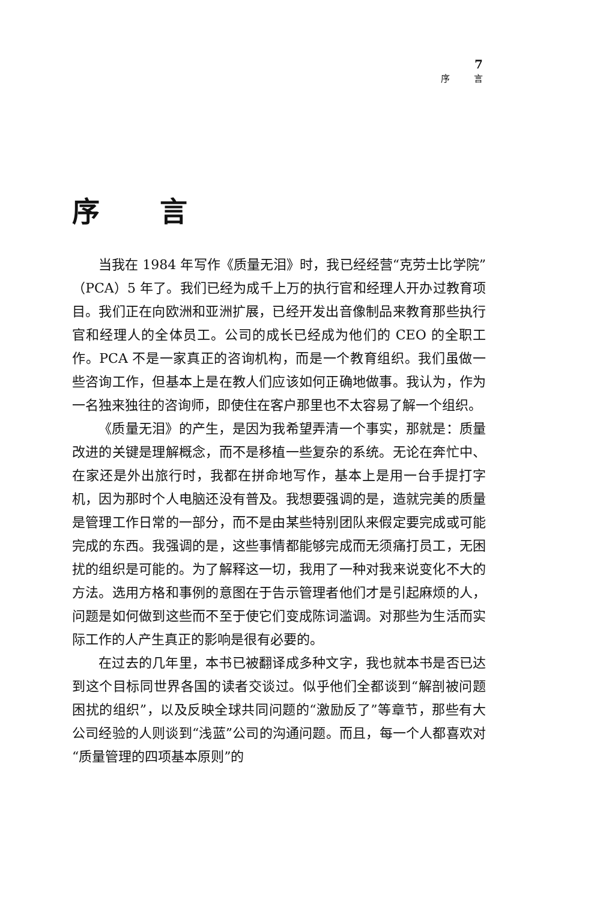7
序言
序言
当我在 1984 年写作《质量无泪》时，我已经经营“克劳士比学院”（PCA）5 年了。我们已经为成千上万的执行官和经理人开办过教育项目。我们正在向欧洲和亚洲扩展，已经开发出音像制品来教育那些执行官和经理人的全体员工。公司的成长已经成为他们的 CEO 的全职工作。PCA 不是一家真正的咨询机构，而是一个教育组织。我们虽做一些咨询工作，但基本上是在教人们应该如何正确地做事。我认为，作为一名独来独往的咨询师，即使住在客户那里也不太容易了解一个组织。
《质量无泪》的产生，是因为我希望弄清一个事实，那就是：质量改进的关键是理解概念，而不是移植一些复杂的系统。无论在奔忙中、在家还是外出旅行时，我都在拼命地写作，基本上是用一台手提打字机，因为那时个人电脑还没有普及。我想要强调的是，造就完美的质量是管理工作日常的一部分，而不是由某些特别团队来假定要完成或可能完成的东西。我强调的是，这些事情都能够完成而无须痛打员工，无困扰的组织是可能的。为了解释这一切，我用了一种对我来说变化不大的方法。选用方格和事例的意图在于告示管理者他们才是引起麻烦的人，问题是如何做到这些而不至于使它们变成陈词滥调。对那些为生活而实际工作的人产生真正的影响是很有必要的。
在过去的几年里，本书已被翻译成多种文字，我也就本书是否已达到这个目标同世界各国的读者交谈过。似乎他们全都谈到“解剖被问题困扰的组织”，以及反映全球共同问题的“激励反了”等章节，那些有大公司经验的人则谈到“浅蓝”公司的沟通问题。而且，每一个人都喜欢对“质量管理的四项基本原则”的